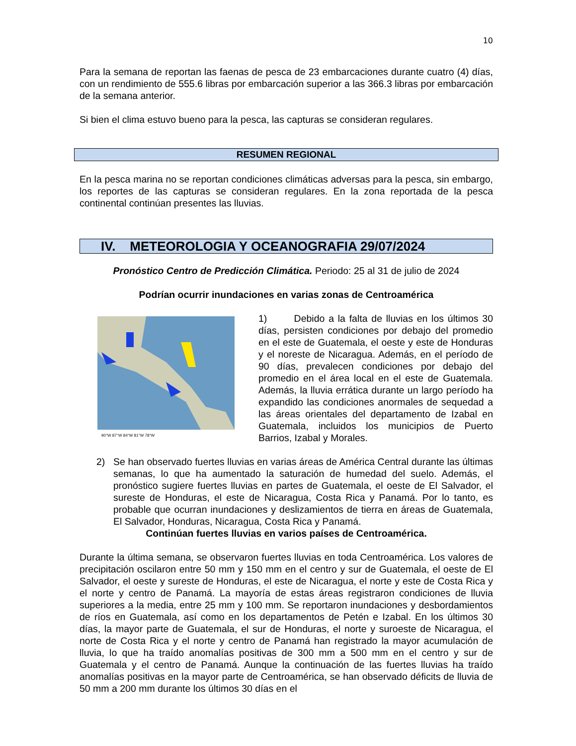10
Para la semana de reportan las faenas de pesca de 23 embarcaciones durante cuatro (4) días, con un rendimiento de 555.6 libras por embarcación superior a las 366.3 libras por embarcación de la semana anterior.
Si bien el clima estuvo bueno para la pesca, las capturas se consideran regulares.
RESUMEN REGIONAL
En la pesca marina no se reportan condiciones climáticas adversas para la pesca, sin embargo, los reportes de las capturas se consideran regulares. En la zona reportada de la pesca continental continúan presentes las lluvias.
IV. METEOROLOGIA Y OCEANOGRAFIA 29/07/2024
Pronóstico Centro de Predicción Climática. Periodo: 25 al 31 de julio de 2024
Podrían ocurrir inundaciones en varias zonas de Centroamérica
90°W 87°W 84°W 81°W 78°W
1) Debido a la falta de lluvias en los últimos 30 días, persisten condiciones por debajo del promedio en el este de Guatemala, el oeste y este de Honduras y el noreste de Nicaragua. Además, en el período de 90 días, prevalecen condiciones por debajo del promedio en el área local en el este de Guatemala. Además, la lluvia errática durante un largo período ha expandido las condiciones anormales de sequedad a las áreas orientales del departamento de Izabal en Guatemala, incluidos los municipios de Puerto Barrios, Izabal y Morales.
2) Se han observado fuertes lluvias en varias áreas de América Central durante las últimas semanas, lo que ha aumentado la saturación de humedad del suelo. Además, el pronóstico sugiere fuertes lluvias en partes de Guatemala, el oeste de El Salvador, el sureste de Honduras, el este de Nicaragua, Costa Rica y Panamá. Por lo tanto, es probable que ocurran inundaciones y deslizamientos de tierra en áreas de Guatemala, El Salvador, Honduras, Nicaragua, Costa Rica y Panamá.
Continúan fuertes lluvias en varios países de Centroamérica.
Durante la última semana, se observaron fuertes lluvias en toda Centroamérica. Los valores de precipitación oscilaron entre 50 mm y 150 mm en el centro y sur de Guatemala, el oeste de El Salvador, el oeste y sureste de Honduras, el este de Nicaragua, el norte y este de Costa Rica y el norte y centro de Panamá. La mayoría de estas áreas registraron condiciones de lluvia superiores a la media, entre 25 mm y 100 mm. Se reportaron inundaciones y desbordamientos de ríos en Guatemala, así como en los departamentos de Petén e Izabal. En los últimos 30 días, la mayor parte de Guatemala, el sur de Honduras, el norte y suroeste de Nicaragua, el norte de Costa Rica y el norte y centro de Panamá han registrado la mayor acumulación de lluvia, lo que ha traído anomalías positivas de 300 mm a 500 mm en el centro y sur de Guatemala y el centro de Panamá. Aunque la continuación de las fuertes lluvias ha traído anomalías positivas en la mayor parte de Centroamérica, se han observado déficits de lluvia de 50 mm a 200 mm durante los últimos 30 días en el